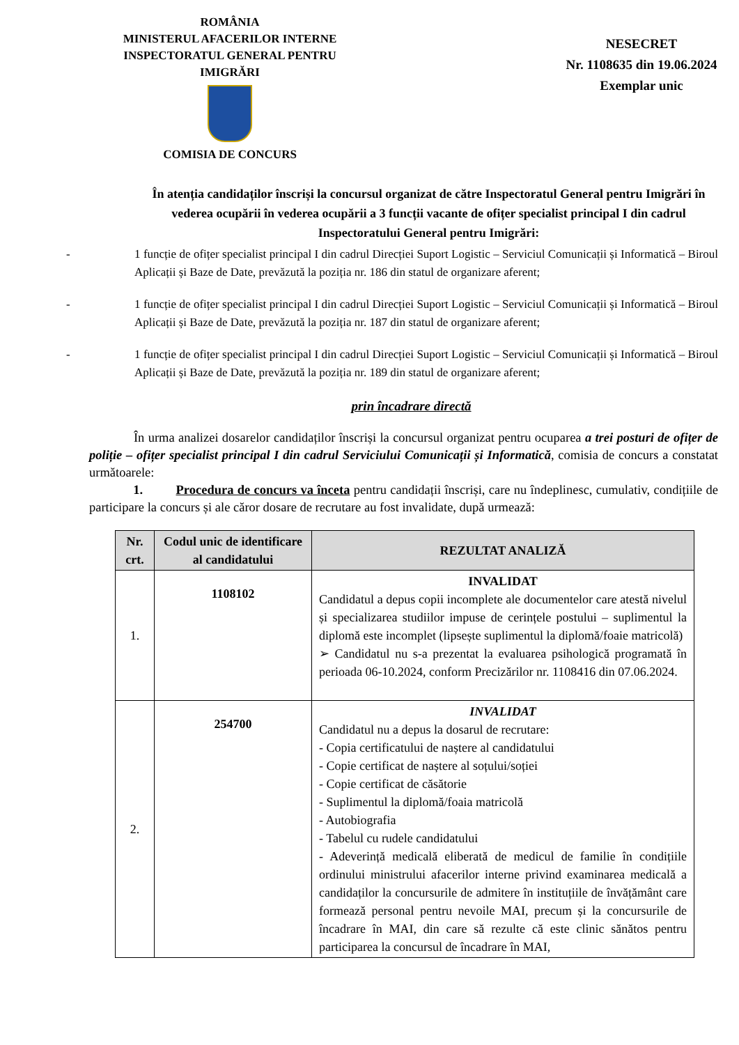ROMÂNIA
MINISTERUL AFACERILOR INTERNE
INSPECTORATUL GENERAL PENTRU IMIGRĂRI
COMISIA DE CONCURS
NESECRET
Nr. 1108635 din 19.06.2024
Exemplar unic
În atenția candidaților înscriși la concursul organizat de către Inspectoratul General pentru Imigrări în vederea ocupării în vederea ocupării a 3 funcții vacante de ofițer specialist principal I din cadrul Inspectoratului General pentru Imigrări:
- 1 funcție de ofițer specialist principal I din cadrul Direcției Suport Logistic – Serviciul Comunicații și Informatică – Biroul Aplicații și Baze de Date, prevăzută la poziția nr. 186 din statul de organizare aferent;
- 1 funcție de ofițer specialist principal I din cadrul Direcției Suport Logistic – Serviciul Comunicații și Informatică – Biroul Aplicații și Baze de Date, prevăzută la poziția nr. 187 din statul de organizare aferent;
- 1 funcție de ofițer specialist principal I din cadrul Direcției Suport Logistic – Serviciul Comunicații și Informatică – Biroul Aplicații și Baze de Date, prevăzută la poziția nr. 189 din statul de organizare aferent;
prin încadrare directă
În urma analizei dosarelor candidaților înscriși la concursul organizat pentru ocuparea a trei posturi de ofițer de poliție – ofițer specialist principal I din cadrul Serviciului Comunicații și Informatică, comisia de concurs a constatat următoarele:
1. Procedura de concurs va înceta pentru candidații înscriși, care nu îndeplinesc, cumulativ, condițiile de participare la concurs și ale căror dosare de recrutare au fost invalidate, după urmează:
| Nr. crt. | Codul unic de identificare al candidatului | REZULTAT ANALIZĂ |
| --- | --- | --- |
| 1. | 1108102 | INVALIDAT Candidatul a depus copii incomplete ale documentelor care atestă nivelul și specializarea studiilor impuse de cerințele postului – suplimentul la diplomă este incomplet (lipsește suplimentul la diplomă/foaie matricolă) ➢ Candidatul nu s-a prezentat la evaluarea psihologică programată în perioada 06-10.2024, conform Precizărilor nr. 1108416 din 07.06.2024. |
| 2. | 254700 | INVALIDAT Candidatul nu a depus la dosarul de recrutare: - Copia certificatului de naștere al candidatului - Copie certificat de naștere al soțului/soției - Copie certificat de căsătorie - Suplimentul la diplomă/foaia matricolă - Autobiografia - Tabelul cu rudele candidatului - Adeverință medicală eliberată de medicul de familie în condițiile ordinului ministrului afacerilor interne privind examinarea medicală a candidaților la concursurile de admitere în instituțiile de învățământ care formează personal pentru nevoile MAI, precum și la concursurile de încadrare în MAI, din care să rezulte că este clinic sănătos pentru participarea la concursul de încadrare în MAI, |